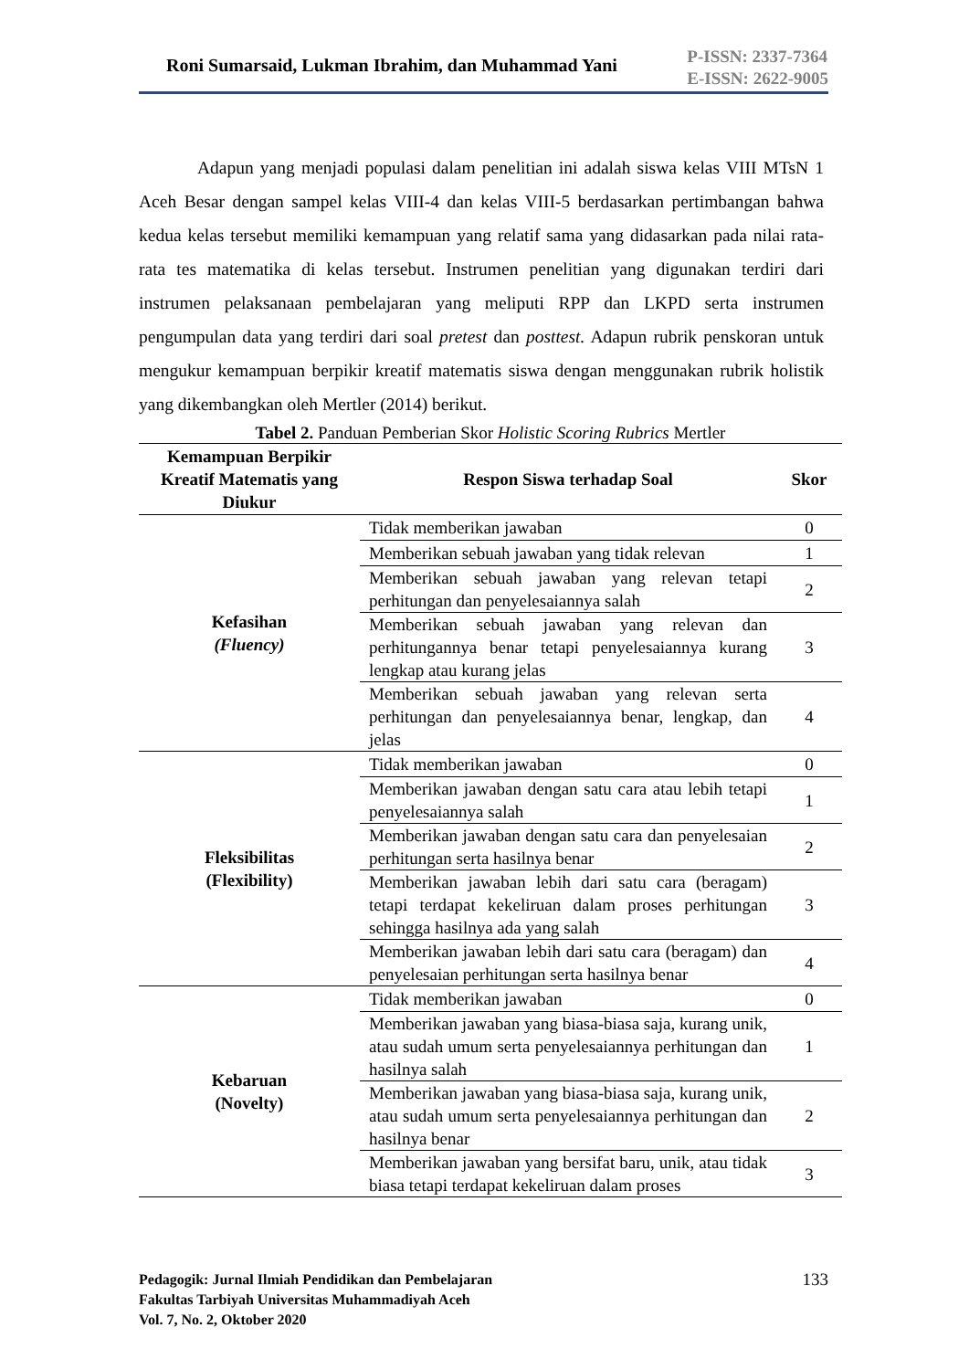Roni Sumarsaid, Lukman Ibrahim, dan Muhammad Yani
P-ISSN: 2337-7364
E-ISSN: 2622-9005
Adapun yang menjadi populasi dalam penelitian ini adalah siswa kelas VIII MTsN 1 Aceh Besar dengan sampel kelas VIII-4 dan kelas VIII-5 berdasarkan pertimbangan bahwa kedua kelas tersebut memiliki kemampuan yang relatif sama yang didasarkan pada nilai rata-rata tes matematika di kelas tersebut. Instrumen penelitian yang digunakan terdiri dari instrumen pelaksanaan pembelajaran yang meliputi RPP dan LKPD serta instrumen pengumpulan data yang terdiri dari soal pretest dan posttest. Adapun rubrik penskoran untuk mengukur kemampuan berpikir kreatif matematis siswa dengan menggunakan rubrik holistik yang dikembangkan oleh Mertler (2014) berikut.
Tabel 2. Panduan Pemberian Skor Holistic Scoring Rubrics Mertler
| Kemampuan Berpikir Kreatif Matematis yang Diukur | Respon Siswa terhadap Soal | Skor |
| --- | --- | --- |
| Kefasihan (Fluency) | Tidak memberikan jawaban | 0 |
| | Memberikan sebuah jawaban yang tidak relevan | 1 |
| | Memberikan sebuah jawaban yang relevan tetapi perhitungan dan penyelesaiannya salah | 2 |
| | Memberikan sebuah jawaban yang relevan dan perhitungannya benar tetapi penyelesaiannya kurang lengkap atau kurang jelas | 3 |
| | Memberikan sebuah jawaban yang relevan serta perhitungan dan penyelesaiannya benar, lengkap, dan jelas | 4 |
| Fleksibilitas (Flexibility) | Tidak memberikan jawaban | 0 |
| | Memberikan jawaban dengan satu cara atau lebih tetapi penyelesaiannya salah | 1 |
| | Memberikan jawaban dengan satu cara dan penyelesaian perhitungan serta hasilnya benar | 2 |
| | Memberikan jawaban lebih dari satu cara (beragam) tetapi terdapat kekeliruan dalam proses perhitungan sehingga hasilnya ada yang salah | 3 |
| | Memberikan jawaban lebih dari satu cara (beragam) dan penyelesaian perhitungan serta hasilnya benar | 4 |
| Kebaruan (Novelty) | Tidak memberikan jawaban | 0 |
| | Memberikan jawaban yang biasa-biasa saja, kurang unik, atau sudah umum serta penyelesaiannya perhitungan dan hasilnya salah | 1 |
| | Memberikan jawaban yang biasa-biasa saja, kurang unik, atau sudah umum serta penyelesaiannya perhitungan dan hasilnya benar | 2 |
| | Memberikan jawaban yang bersifat baru, unik, atau tidak biasa tetapi terdapat kekeliruan dalam proses | 3 |
Pedagogik: Jurnal Ilmiah Pendidikan dan Pembelajaran
Fakultas Tarbiyah Universitas Muhammadiyah Aceh
Vol. 7, No. 2, Oktober 2020
133